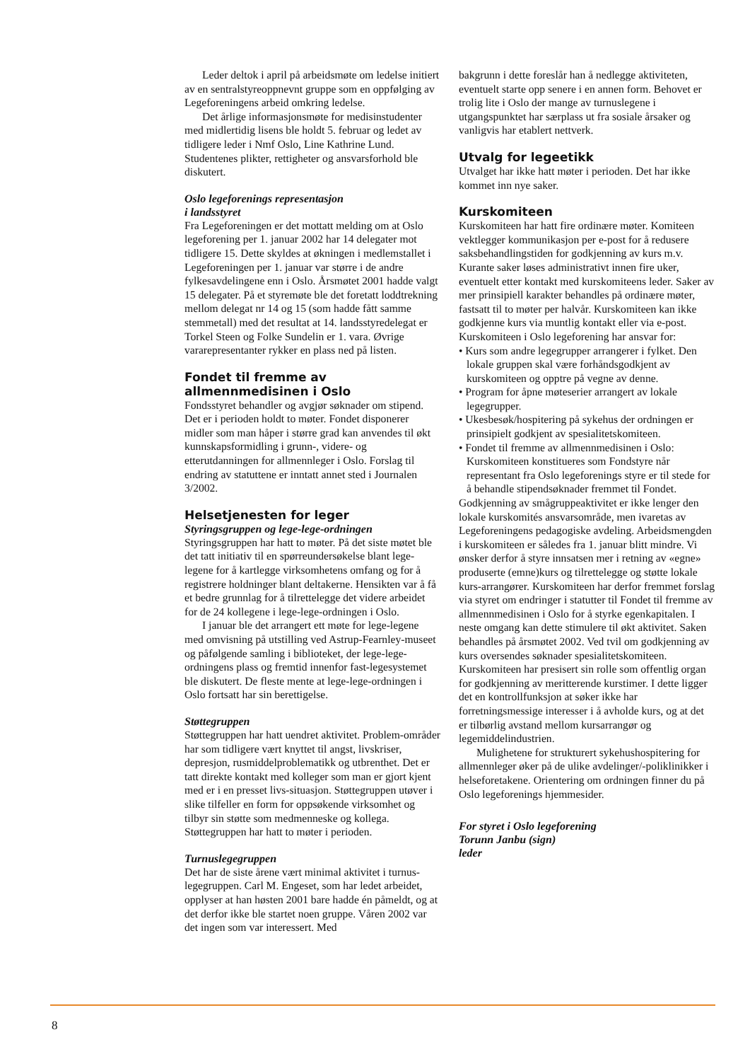Leder deltok i april på arbeidsmøte om ledelse initiert av en sentralstyreoppnevnt gruppe som en oppfølging av Legeforeningens arbeid omkring ledelse.
Det årlige informasjonsmøte for medisinstudenter med midlertidig lisens ble holdt 5. februar og ledet av tidligere leder i Nmf Oslo, Line Kathrine Lund. Studentenes plikter, rettigheter og ansvarsforhold ble diskutert.
Oslo legeforenings representasjon
i landsstyret
Fra Legeforeningen er det mottatt melding om at Oslo legeforening per 1. januar 2002 har 14 delegater mot tidligere 15. Dette skyldes at økningen i medlemstallet i Legeforeningen per 1. januar var større i de andre fylkesavdelingene enn i Oslo. Årsmøtet 2001 hadde valgt 15 delegater. På et styremøte ble det foretatt loddtrekning mellom delegat nr 14 og 15 (som hadde fått samme stemmetall) med det resultat at 14. landsstyredelegat er Torkel Steen og Folke Sundelin er 1. vara. Øvrige vararepresentanter rykker en plass ned på listen.
Fondet til fremme av
allmennmedisinen i Oslo
Fondsstyret behandler og avgjør søknader om stipend. Det er i perioden holdt to møter. Fondet disponerer midler som man håper i større grad kan anvendes til økt kunnskapsformidling i grunn-, videre- og etterutdanningen for allmennleger i Oslo. Forslag til endring av statuttene er inntatt annet sted i Journalen 3/2002.
Helsetjenesten for leger
Styringsgruppen og lege-lege-ordningen
Styringsgruppen har hatt to møter. På det siste møtet ble det tatt initiativ til en spørreundersøkelse blant lege-legene for å kartlegge virksomhetens omfang og for å registrere holdninger blant deltakerne. Hensikten var å få et bedre grunnlag for å tilrettelegge det videre arbeidet for de 24 kollegene i lege-lege-ordningen i Oslo.
I januar ble det arrangert ett møte for lege-legene med omvisning på utstilling ved Astrup-Fearnley-museet og påfølgende samling i biblioteket, der lege-lege-ordningens plass og fremtid innenfor fast-legesystemet ble diskutert. De fleste mente at lege-lege-ordningen i Oslo fortsatt har sin berettigelse.
Støttegruppen
Støttegruppen har hatt uendret aktivitet. Problem-områder har som tidligere vært knyttet til angst, livskriser, depresjon, rusmiddelproblematikk og utbrenthet. Det er tatt direkte kontakt med kolleger som man er gjort kjent med er i en presset livs-situasjon. Støttegruppen utøver i slike tilfeller en form for oppsøkende virksomhet og tilbyr sin støtte som medmenneske og kollega. Støttegruppen har hatt to møter i perioden.
Turnuslegegruppen
Det har de siste årene vært minimal aktivitet i turnus-legegruppen. Carl M. Engeset, som har ledet arbeidet, opplyser at han høsten 2001 bare hadde én påmeldt, og at det derfor ikke ble startet noen gruppe. Våren 2002 var det ingen som var interessert. Med
bakgrunn i dette foreslår han å nedlegge aktiviteten, eventuelt starte opp senere i en annen form. Behovet er trolig lite i Oslo der mange av turnuslegene i utgangspunktet har særplass ut fra sosiale årsaker og vanligvis har etablert nettverk.
Utvalg for legeetikk
Utvalget har ikke hatt møter i perioden. Det har ikke kommet inn nye saker.
Kurskomiteen
Kurskomiteen har hatt fire ordinære møter. Komiteen vektlegger kommunikasjon per e-post for å redusere saksbehandlingstiden for godkjenning av kurs m.v. Kurante saker løses administrativt innen fire uker, eventuelt etter kontakt med kurskomiteens leder. Saker av mer prinsipiell karakter behandles på ordinære møter, fastsatt til to møter per halvår. Kurskomiteen kan ikke godkjenne kurs via muntlig kontakt eller via e-post.
Kurskomiteen i Oslo legeforening har ansvar for:
• Kurs som andre legegrupper arrangerer i fylket. Den lokale gruppen skal være forhåndsgodkjent av kurskomiteen og opptre på vegne av denne.
• Program for åpne møteserier arrangert av lokale legegrupper.
• Ukesbesøk/hospitering på sykehus der ordningen er prinsipielt godkjent av spesialitetskomiteen.
• Fondet til fremme av allmennmedisinen i Oslo: Kurskomiteen konstitueres som Fondstyre når representant fra Oslo legeforenings styre er til stede for å behandle stipendsøknader fremmet til Fondet.
Godkjenning av smågruppeaktivitet er ikke lenger den lokale kurskomités ansvarsområde, men ivaretas av Legeforeningens pedagogiske avdeling. Arbeidsmengden i kurskomiteen er således fra 1. januar blitt mindre. Vi ønsker derfor å styre innsatsen mer i retning av «egne» produserte (emne)kurs og tilrettelegge og støtte lokale kurs-arrangører. Kurskomiteen har derfor fremmet forslag via styret om endringer i statutter til Fondet til fremme av allmennmedisinen i Oslo for å styrke egenkapitalen. I neste omgang kan dette stimulere til økt aktivitet. Saken behandles på årsmøtet 2002. Ved tvil om godkjenning av kurs oversendes søknader spesialitetskomiteen. Kurskomiteen har presisert sin rolle som offentlig organ for godkjenning av meritterende kurstimer. I dette ligger det en kontrollfunksjon at søker ikke har forretningsmessige interesser i å avholde kurs, og at det er tilbørlig avstand mellom kursarrangør og legemiddelindustrien.
Mulighetene for strukturert sykehushospitering for allmennleger øker på de ulike avdelinger/-poliklinikker i helseforetakene. Orientering om ordningen finner du på Oslo legeforenings hjemmesider.
For styret i Oslo legeforening
Torunn Janbu (sign)
leder
8